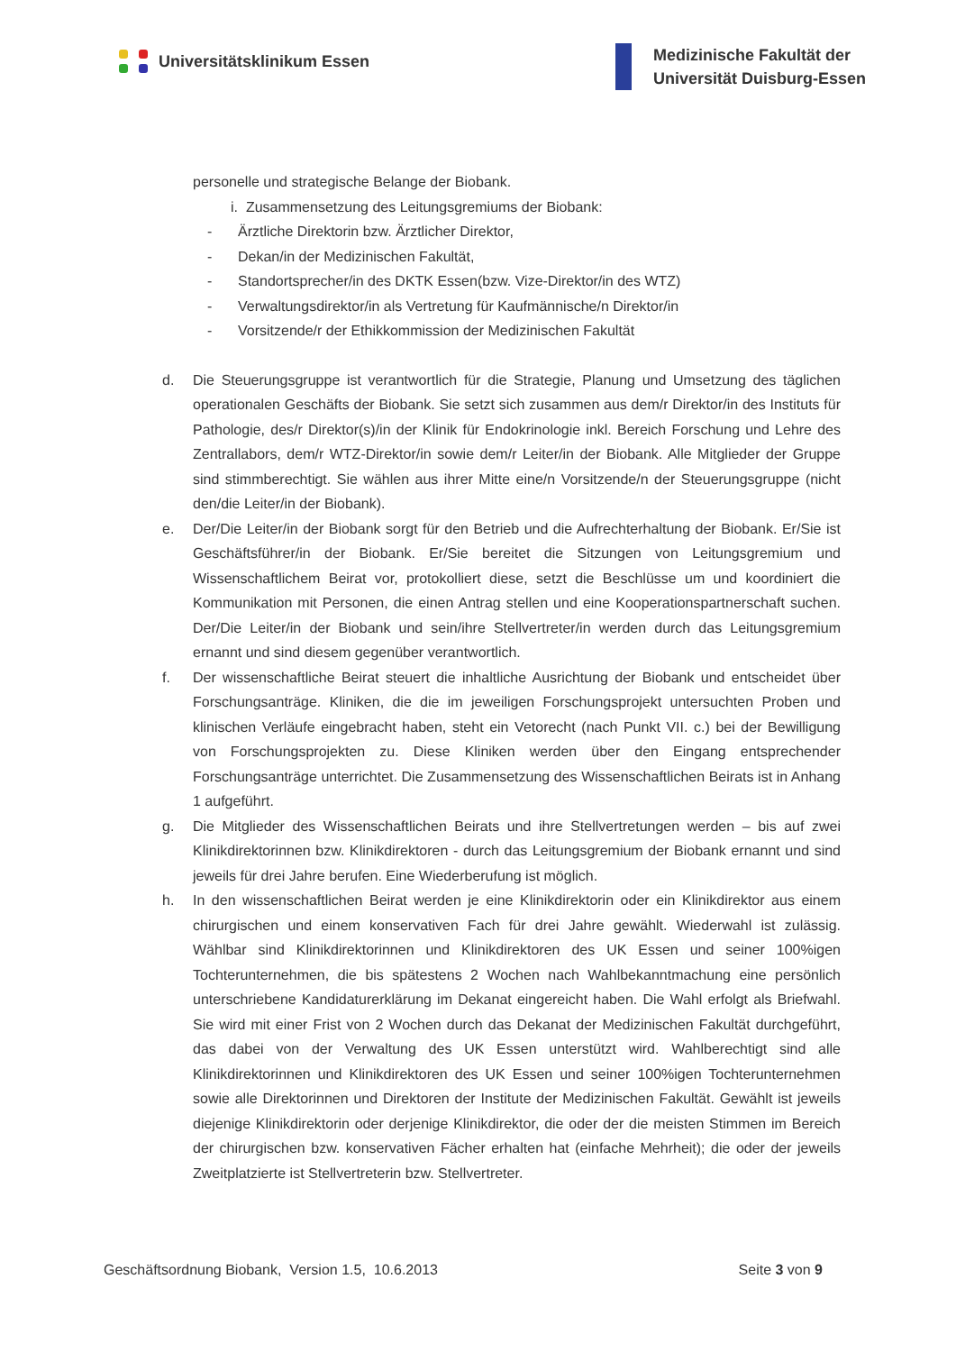Universitätsklinikum Essen
Medizinische Fakultät der
Universität Duisburg-Essen
personelle und strategische Belange der Biobank.
i. Zusammensetzung des Leitungsgremiums der Biobank:
- Ärztliche Direktorin bzw. Ärztlicher Direktor,
- Dekan/in der Medizinischen Fakultät,
- Standortsprecher/in des DKTK Essen(bzw. Vize-Direktor/in des WTZ)
- Verwaltungsdirektor/in als Vertretung für Kaufmännische/n Direktor/in
- Vorsitzende/r der Ethikkommission der Medizinischen Fakultät
d. Die Steuerungsgruppe ist verantwortlich für die Strategie, Planung und Umsetzung des täglichen operationalen Geschäfts der Biobank. Sie setzt sich zusammen aus dem/r Direktor/in des Instituts für Pathologie, des/r Direktor(s)/in der Klinik für Endokrinologie inkl. Bereich Forschung und Lehre des Zentrallabors, dem/r WTZ-Direktor/in sowie dem/r Leiter/in der Biobank. Alle Mitglieder der Gruppe sind stimmberechtigt. Sie wählen aus ihrer Mitte eine/n Vorsitzende/n der Steuerungsgruppe (nicht den/die Leiter/in der Biobank).
e. Der/Die Leiter/in der Biobank sorgt für den Betrieb und die Aufrechterhaltung der Biobank. Er/Sie ist Geschäftsführer/in der Biobank. Er/Sie bereitet die Sitzungen von Leitungsgremium und Wissenschaftlichem Beirat vor, protokolliert diese, setzt die Beschlüsse um und koordiniert die Kommunikation mit Personen, die einen Antrag stellen und eine Kooperationspartnerschaft suchen. Der/Die Leiter/in der Biobank und sein/ihre Stellvertreter/in werden durch das Leitungsgremium ernannt und sind diesem gegenüber verantwortlich.
f. Der wissenschaftliche Beirat steuert die inhaltliche Ausrichtung der Biobank und entscheidet über Forschungsanträge. Kliniken, die die im jeweiligen Forschungsprojekt untersuchten Proben und klinischen Verläufe eingebracht haben, steht ein Vetorecht (nach Punkt VII. c.) bei der Bewilligung von Forschungsprojekten zu. Diese Kliniken werden über den Eingang entsprechender Forschungsanträge unterrichtet. Die Zusammensetzung des Wissenschaftlichen Beirats ist in Anhang 1 aufgeführt.
g. Die Mitglieder des Wissenschaftlichen Beirats und ihre Stellvertretungen werden – bis auf zwei Klinikdirektorinnen bzw. Klinikdirektoren - durch das Leitungsgremium der Biobank ernannt und sind jeweils für drei Jahre berufen. Eine Wiederberufung ist möglich.
h. In den wissenschaftlichen Beirat werden je eine Klinikdirektorin oder ein Klinikdirektor aus einem chirurgischen und einem konservativen Fach für drei Jahre gewählt. Wiederwahl ist zulässig. Wählbar sind Klinikdirektorinnen und Klinikdirektoren des UK Essen und seiner 100%igen Tochterunternehmen, die bis spätestens 2 Wochen nach Wahlbekanntmachung eine persönlich unterschriebene Kandidaturerklärung im Dekanat eingereicht haben. Die Wahl erfolgt als Briefwahl. Sie wird mit einer Frist von 2 Wochen durch das Dekanat der Medizinischen Fakultät durchgeführt, das dabei von der Verwaltung des UK Essen unterstützt wird. Wahlberechtigt sind alle Klinikdirektorinnen und Klinikdirektoren des UK Essen und seiner 100%igen Tochterunternehmen sowie alle Direktorinnen und Direktoren der Institute der Medizinischen Fakultät. Gewählt ist jeweils diejenige Klinikdirektorin oder derjenige Klinikdirektor, die oder der die meisten Stimmen im Bereich der chirurgischen bzw. konservativen Fächer erhalten hat (einfache Mehrheit); die oder der jeweils Zweitplatzierte ist Stellvertreterin bzw. Stellvertreter.
Geschäftsordnung Biobank, Version 1.5, 10.6.2013 Seite 3 von 9